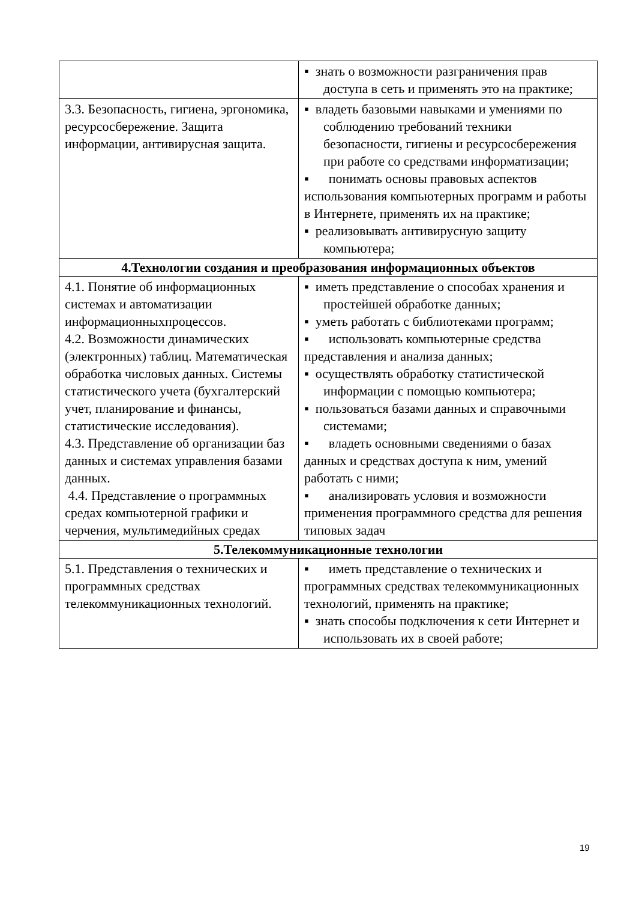| | ▪ знать о возможности разграничения прав доступа в сеть и применять это на практике; |
| 3.3. Безопасность, гигиена, эргономика, ресурсосбережение. Защита информации, антивирусная защита. | ▪ владеть базовыми навыками и умениями по соблюдению требований техники безопасности, гигиены и ресурсосбережения при работе со средствами информатизации; ▪ понимать основы правовых аспектов использования компьютерных программ и работы в Интернете, применять их на практике; ▪ реализовывать антивирусную защиту компьютера; |
| 4.Технологии создания и преобразования информационных объектов | |
| 4.1. Понятие об информационных системах и автоматизации информационныхпроцессов. 4.2. Возможности динамических (электронных) таблиц. Математическая обработка числовых данных. Системы статистического учета (бухгалтерский учет, планирование и финансы, статистические исследования). 4.3. Представление об организации баз данных и системах управления базами данных. 4.4. Представление о программных средах компьютерной графики и черчения, мультимедийных средах | ▪ иметь представление о способах хранения и простейшей обработке данных; ▪ уметь работать с библиотеками программ; ▪ использовать компьютерные средства представления и анализа данных; ▪ осуществлять обработку статистической информации с помощью компьютера; ▪ пользоваться базами данных и справочными системами; ▪ владеть основными сведениями о базах данных и средствах доступа к ним, умений работать с ними; ▪ анализировать условия и возможности применения программного средства для решения типовых задач |
| 5.Телекоммуникационные технологии | |
| 5.1. Представления о технических и программных средствах телекоммуникационных технологий. | ▪ иметь представление о технических и программных средствах телекоммуникационных технологий, применять на практике; ▪ знать способы подключения к сети Интернет и использовать их в своей работе; |
19